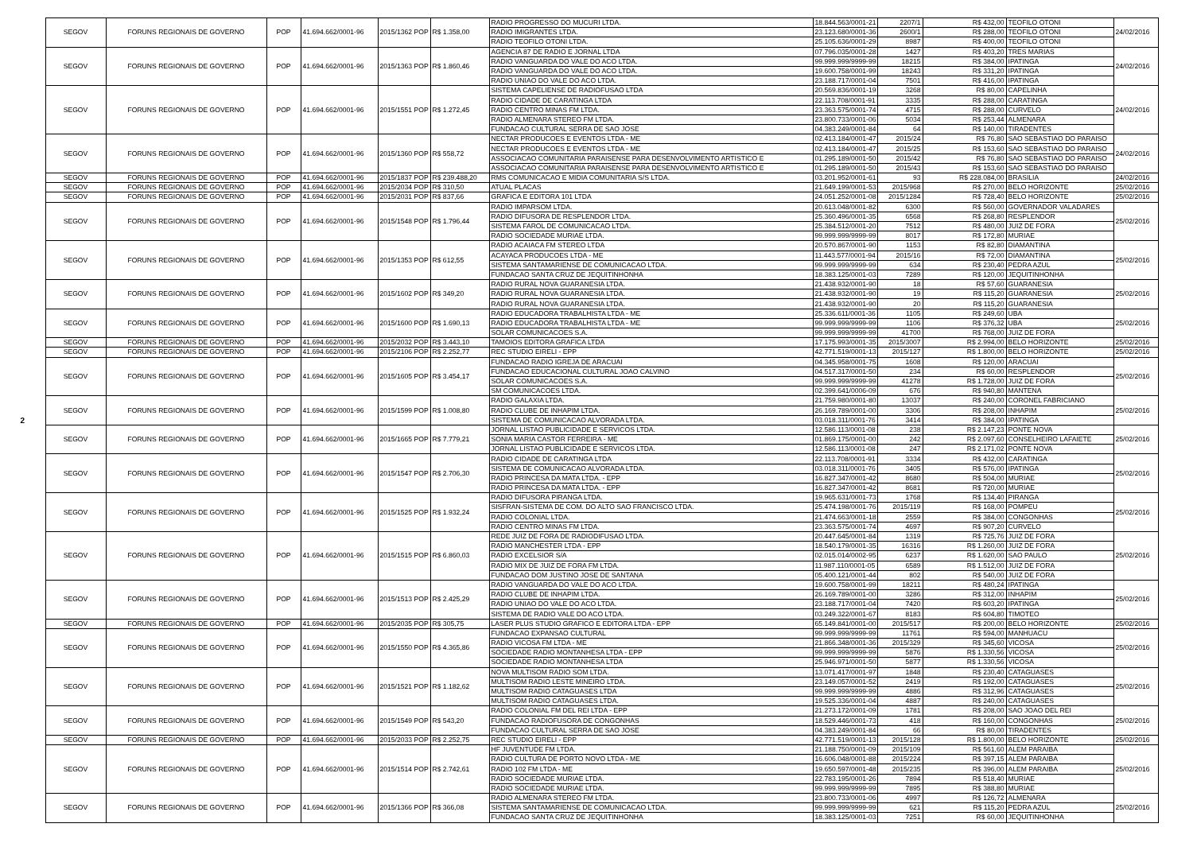| 2 | SEGOV | FORUNS REGIONAIS DE GOVERNO | POP | 41.694.662/0001-96 | 2015/1362 POP | R$ 1.358,00 | RADIO PROGRESSO DO MUCURI LTDA. | 18.844.563/0001-21 | 2207/1 | R$ 432,00 | TEOFILO OTONI | 24/02/2016 |
| | | | | | | | RADIO IMIGRANTES LTDA. | 23.123.680/0001-36 | 2600/1 | R$ 288,00 | TEOFILO OTONI | |
| | | | | | | | RADIO TEOFILO OTONI LTDA. | 25.105.636/0001-29 | 8987 | R$ 400,00 | TEOFILO OTONI | |
| | SEGOV | FORUNS REGIONAIS DE GOVERNO | POP | 41.694.662/0001-96 | 2015/1363 POP | R$ 1.860,46 | AGENCIA 87 DE RADIO E JORNAL LTDA | 07.796.035/0001-28 | 1427 | R$ 403,20 | TRES MARIAS | 24/02/2016 |
| | | | | | | | RADIO VANGUARDA DO VALE DO ACO LTDA. | 99.999.999/9999-99 | 18215 | R$ 384,00 | IPATINGA | |
| | | | | | | | RADIO VANGUARDA DO VALE DO ACO LTDA. | 19.600.758/0001-99 | 18243 | R$ 331,20 | IPATINGA | |
| | | | | | | | RADIO UNIAO DO VALE DO ACO LTDA. | 23.188.717/0001-04 | 7501 | R$ 416,00 | IPATINGA | |
| | SEGOV | FORUNS REGIONAIS DE GOVERNO | POP | 41.694.662/0001-96 | 2015/1551 POP | R$ 1.272,45 | SISTEMA CAPELIENSE DE RADIOFUSAO LTDA | 20.569.836/0001-19 | 3268 | R$ 80,00 | CAPELINHA | 24/02/2016 |
| | | | | | | | RADIO CIDADE DE CARATINGA LTDA | 22.113.708/0001-91 | 3335 | R$ 288,00 | CARATINGA | |
| | | | | | | | RADIO CENTRO MINAS FM LTDA. | 23.363.575/0001-74 | 4715 | R$ 288,00 | CURVELO | |
| | | | | | | | RADIO ALMENARA STEREO FM LTDA. | 23.800.733/0001-06 | 5034 | R$ 253,44 | ALMENARA | |
| | | | | | | | FUNDACAO CULTURAL SERRA DE SAO JOSE | 04.383.249/0001-84 | 64 | R$ 140,00 | TIRADENTES | |
| | SEGOV | FORUNS REGIONAIS DE GOVERNO | POP | 41.694.662/0001-96 | 2015/1360 POP | R$ 558,72 | NECTAR PRODUCOES E EVENTOS LTDA - ME | 02.413.184/0001-47 | 2015/24 | R$ 76,80 | SAO SEBASTIAO DO PARAISO | 24/02/2016 |
| | | | | | | | NECTAR PRODUCOES E EVENTOS LTDA - ME | 02.413.184/0001-47 | 2015/25 | R$ 153,60 | SAO SEBASTIAO DO PARAISO | |
| | | | | | | | ASSOCIACAO COMUNITARIA PARAISENSE PARA DESENVOLVIMENTO ARTISTICO E | 01.295.189/0001-50 | 2015/42 | R$ 76,80 | SAO SEBASTIAO DO PARAISO | |
| | | | | | | | ASSOCIACAO COMUNITARIA PARAISENSE PARA DESENVOLVIMENTO ARTISTICO E | 01.295.189/0001-50 | 2015/43 | R$ 153,60 | SAO SEBASTIAO DO PARAISO | |
| | SEGOV | FORUNS REGIONAIS DE GOVERNO | POP | 41.694.662/0001-96 | 2015/1837 POP | R$ 239.488,20 | RMS COMUNICACAO E MIDIA COMUNITARIA S/S LTDA. | 03.201.952/0001-61 | 93 | R$ 228.084,00 | BRASILIA | 24/02/2016 |
| | SEGOV | FORUNS REGIONAIS DE GOVERNO | POP | 41.694.662/0001-96 | 2015/2034 POP | R$ 310,50 | ATUAL PLACAS | 21.649.199/0001-53 | 2015/968 | R$ 270,00 | BELO HORIZONTE | 25/02/2016 |
| | SEGOV | FORUNS REGIONAIS DE GOVERNO | POP | 41.694.662/0001-96 | 2015/2031 POP | R$ 837,66 | GRAFICA E EDITORA 101 LTDA | 24.051.252/0001-08 | 2015/1284 | R$ 728,40 | BELO HORIZONTE | 25/02/2016 |
| | SEGOV | FORUNS REGIONAIS DE GOVERNO | POP | 41.694.662/0001-96 | 2015/1548 POP | R$ 1.796,44 | RADIO IMPARSOM LTDA. | 20.613.048/0001-82 | 6300 | R$ 560,00 | GOVERNADOR VALADARES | 25/02/2016 |
| | | | | | | | RADIO DIFUSORA DE RESPLENDOR LTDA. | 25.360.496/0001-35 | 6568 | R$ 268,80 | RESPLENDOR | |
| | | | | | | | SISTEMA FAROL DE COMUNICACAO LTDA. | 25.384.512/0001-20 | 7512 | R$ 480,00 | JUIZ DE FORA | |
| | | | | | | | RADIO SOCIEDADE MURIAE LTDA. | 99.999.999/9999-99 | 8017 | R$ 172,80 | MURIAE | |
| | SEGOV | FORUNS REGIONAIS DE GOVERNO | POP | 41.694.662/0001-96 | 2015/1353 POP | R$ 612,55 | RADIO ACAIACA FM STEREO LTDA | 20.570.867/0001-90 | 1153 | R$ 82,80 | DIAMANTINA | 25/02/2016 |
| | | | | | | | ACAYACA PRODUCOES LTDA - ME | 11.443.577/0001-94 | 2015/16 | R$ 72,00 | DIAMANTINA | |
| | | | | | | | SISTEMA SANTAMARIENSE DE COMUNICACAO LTDA. | 99.999.999/9999-99 | 634 | R$ 230,40 | PEDRA AZUL | |
| | | | | | | | FUNDACAO SANTA CRUZ DE JEQUITINHONHA | 18.383.125/0001-03 | 7289 | R$ 120,00 | JEQUITINHONHA | |
| | SEGOV | FORUNS REGIONAIS DE GOVERNO | POP | 41.694.662/0001-96 | 2015/1602 POP | R$ 349,20 | RADIO RURAL NOVA GUARANESIA LTDA. | 21.438.932/0001-90 | 18 | R$ 57,60 | GUARANESIA | 25/02/2016 |
| | | | | | | | RADIO RURAL NOVA GUARANESIA LTDA. | 21.438.932/0001-90 | 19 | R$ 115,20 | GUARANESIA | |
| | | | | | | | RADIO RURAL NOVA GUARANESIA LTDA. | 21.438.932/0001-90 | 20 | R$ 115,20 | GUARANESIA | |
| | SEGOV | FORUNS REGIONAIS DE GOVERNO | POP | 41.694.662/0001-96 | 2015/1600 POP | R$ 1.690,13 | RADIO EDUCADORA TRABALHISTA LTDA - ME | 25.336.611/0001-36 | 1105 | R$ 249,60 | UBA | 25/02/2016 |
| | | | | | | | RADIO EDUCADORA TRABALHISTA LTDA - ME | 99.999.999/9999-99 | 1106 | R$ 376,32 | UBA | |
| | | | | | | | SOLAR COMUNICACOES S.A. | 99.999.999/9999-99 | 41700 | R$ 768,00 | JUIZ DE FORA | |
| | SEGOV | FORUNS REGIONAIS DE GOVERNO | POP | 41.694.662/0001-96 | 2015/2032 POP | R$ 3.443,10 | TAMOIOS EDITORA GRAFICA LTDA | 17.175.993/0001-35 | 2015/3007 | R$ 2.994,00 | BELO HORIZONTE | 25/02/2016 |
| | SEGOV | FORUNS REGIONAIS DE GOVERNO | POP | 41.694.662/0001-96 | 2015/2106 POP | R$ 2.252,77 | REC STUDIO EIRELI - EPP | 42.771.519/0001-13 | 2015/127 | R$ 1.800,00 | BELO HORIZONTE | 25/02/2016 |
| | SEGOV | FORUNS REGIONAIS DE GOVERNO | POP | 41.694.662/0001-96 | 2015/1605 POP | R$ 3.454,17 | FUNDACAO RADIO IGREJA DE ARACUAI | 04.345.958/0001-75 | 1608 | R$ 120,00 | ARACUAI | 25/02/2016 |
| | | | | | | | FUNDACAO EDUCACIONAL CULTURAL JOAO CALVINO | 04.517.317/0001-50 | 234 | R$ 60,00 | RESPLENDOR | |
| | | | | | | | SOLAR COMUNICACOES S.A. | 99.999.999/9999-99 | 41278 | R$ 1.728,00 | JUIZ DE FORA | |
| | | | | | | | SM COMUNICACOES LTDA. | 02.399.641/0006-09 | 676 | R$ 940,80 | MANTENA | |
| | SEGOV | FORUNS REGIONAIS DE GOVERNO | POP | 41.694.662/0001-96 | 2015/1599 POP | R$ 1.008,80 | RADIO GALAXIA LTDA. | 21.759.980/0001-80 | 13037 | R$ 240,00 | CORONEL FABRICIANO | 25/02/2016 |
| | | | | | | | RADIO CLUBE DE INHAPIM LTDA. | 26.169.789/0001-00 | 3306 | R$ 208,00 | INHAPIM | |
| | | | | | | | SISTEMA DE COMUNICACAO ALVORADA LTDA. | 03.018.311/0001-76 | 3414 | R$ 384,00 | IPATINGA | |
| | SEGOV | FORUNS REGIONAIS DE GOVERNO | POP | 41.694.662/0001-96 | 2015/1665 POP | R$ 7.779,21 | JORNAL LISTAO PUBLICIDADE E SERVICOS LTDA. | 12.586.113/0001-08 | 238 | R$ 2.147,23 | PONTE NOVA | 25/02/2016 |
| | | | | | | | SONIA MARIA CASTOR FERREIRA - ME | 01.869.175/0001-00 | 242 | R$ 2.097,60 | CONSELHEIRO LAFAIETE | |
| | | | | | | | JORNAL LISTAO PUBLICIDADE E SERVICOS LTDA. | 12.586.113/0001-08 | 247 | R$ 2.171,02 | PONTE NOVA | |
| | SEGOV | FORUNS REGIONAIS DE GOVERNO | POP | 41.694.662/0001-96 | 2015/1547 POP | R$ 2.706,30 | RADIO CIDADE DE CARATINGA LTDA | 22.113.708/0001-91 | 3334 | R$ 432,00 | CARATINGA | 25/02/2016 |
| | | | | | | | SISTEMA DE COMUNICACAO ALVORADA LTDA. | 03.018.311/0001-76 | 3405 | R$ 576,00 | IPATINGA | |
| | | | | | | | RADIO PRINCESA DA MATA LTDA. - EPP | 16.827.347/0001-42 | 8680 | R$ 504,00 | MURIAE | |
| | | | | | | | RADIO PRINCESA DA MATA LTDA. - EPP | 16.827.347/0001-42 | 8681 | R$ 720,00 | MURIAE | |
| | SEGOV | FORUNS REGIONAIS DE GOVERNO | POP | 41.694.662/0001-96 | 2015/1525 POP | R$ 1.932,24 | RADIO DIFUSORA PIRANGA LTDA. | 19.965.631/0001-73 | 1768 | R$ 134,40 | PIRANGA | 25/02/2016 |
| | | | | | | | SISFRAN-SISTEMA DE COM. DO ALTO SAO FRANCISCO LTDA. | 25.474.198/0001-76 | 2015/119 | R$ 168,00 | POMPEU | |
| | | | | | | | RADIO COLONIAL LTDA. | 21.474.663/0001-18 | 2559 | R$ 384,00 | CONGONHAS | |
| | | | | | | | RADIO CENTRO MINAS FM LTDA. | 23.363.575/0001-74 | 4697 | R$ 907,20 | CURVELO | |
| | SEGOV | FORUNS REGIONAIS DE GOVERNO | POP | 41.694.662/0001-96 | 2015/1515 POP | R$ 6.860,03 | REDE JUIZ DE FORA DE RADIODIFUSAO LTDA. | 20.447.645/0001-84 | 1319 | R$ 725,76 | JUIZ DE FORA | 25/02/2016 |
| | | | | | | | RADIO MANCHESTER LTDA - EPP | 18.540.179/0001-35 | 16316 | R$ 1.260,00 | JUIZ DE FORA | |
| | | | | | | | RADIO EXCELSIOR S/A | 02.015.014/0002-95 | 6237 | R$ 1.620,00 | SAO PAULO | |
| | | | | | | | RADIO MIX DE JUIZ DE FORA FM LTDA. | 11.987.110/0001-05 | 6589 | R$ 1.512,00 | JUIZ DE FORA | |
| | | | | | | | FUNDACAO DOM JUSTINO JOSE DE SANTANA | 05.400.121/0001-44 | 802 | R$ 540,00 | JUIZ DE FORA | |
| | SEGOV | FORUNS REGIONAIS DE GOVERNO | POP | 41.694.662/0001-96 | 2015/1513 POP | R$ 2.425,29 | RADIO VANGUARDA DO VALE DO ACO LTDA. | 19.600.758/0001-99 | 18211 | R$ 480,24 | IPATINGA | 25/02/2016 |
| | | | | | | | RADIO CLUBE DE INHAPIM LTDA. | 26.169.789/0001-00 | 3286 | R$ 312,00 | INHAPIM | |
| | | | | | | | RADIO UNIAO DO VALE DO ACO LTDA. | 23.188.717/0001-04 | 7420 | R$ 603,20 | IPATINGA | |
| | | | | | | | SISTEMA DE RADIO VALE DO ACO LTDA. | 03.249.322/0001-67 | 8183 | R$ 604,80 | TIMOTEO | |
| | SEGOV | FORUNS REGIONAIS DE GOVERNO | POP | 41.694.662/0001-96 | 2015/2035 POP | R$ 305,75 | LASER PLUS STUDIO GRAFICO E EDITORA LTDA - EPP | 65.149.841/0001-00 | 2015/517 | R$ 200,00 | BELO HORIZONTE | 25/02/2016 |
| | SEGOV | FORUNS REGIONAIS DE GOVERNO | POP | 41.694.662/0001-96 | 2015/1550 POP | R$ 4.365,86 | FUNDACAO EXPANSAO CULTURAL | 99.999.999/9999-99 | 11761 | R$ 594,00 | MANHUACU | 25/02/2016 |
| | | | | | | | RADIO VICOSA FM LTDA - ME | 21.866.348/0001-36 | 2015/329 | R$ 345,60 | VICOSA | |
| | | | | | | | SOCIEDADE RADIO MONTANHESA LTDA - EPP | 99.999.999/9999-99 | 5876 | R$ 1.330,56 | VICOSA | |
| | | | | | | | SOCIEDADE RADIO MONTANHESA LTDA | 25.946.971/0001-50 | 5877 | R$ 1.330,56 | VICOSA | |
| | SEGOV | FORUNS REGIONAIS DE GOVERNO | POP | 41.694.662/0001-96 | 2015/1521 POP | R$ 1.182,62 | NOVA MULTISOM RADIO SOM LTDA. | 13.071.417/0001-97 | 1848 | R$ 230,40 | CATAGUASES | 25/02/2016 |
| | | | | | | | MULTISOM RADIO LESTE MINEIRO LTDA. | 23.149.057/0001-52 | 2419 | R$ 192,00 | CATAGUASES | |
| | | | | | | | MULTISOM RADIO CATAGUASES LTDA | 99.999.999/9999-99 | 4886 | R$ 312,96 | CATAGUASES | |
| | | | | | | | MULTISOM RADIO CATAGUASES LTDA. | 19.525.336/0001-04 | 4887 | R$ 240,00 | CATAGUASES | |
| | SEGOV | FORUNS REGIONAIS DE GOVERNO | POP | 41.694.662/0001-96 | 2015/1549 POP | R$ 543,20 | RADIO COLONIAL FM DEL REI LTDA - EPP | 21.273.172/0001-09 | 1781 | R$ 208,00 | SAO JOAO DEL REI | 25/02/2016 |
| | | | | | | | FUNDACAO RADIOFUSORA DE CONGONHAS | 18.529.446/0001-73 | 418 | R$ 160,00 | CONGONHAS | |
| | | | | | | | FUNDACAO CULTURAL SERRA DE SAO JOSE | 04.383.249/0001-84 | 66 | R$ 80,00 | TIRADENTES | |
| | SEGOV | FORUNS REGIONAIS DE GOVERNO | POP | 41.694.662/0001-96 | 2015/2033 POP | R$ 2.252,75 | REC STUDIO EIRELI - EPP | 42.771.519/0001-13 | 2015/128 | R$ 1.800,00 | BELO HORIZONTE | 25/02/2016 |
| | SEGOV | FORUNS REGIONAIS DE GOVERNO | POP | 41.694.662/0001-96 | 2015/1514 POP | R$ 2.742,61 | HF JUVENTUDE FM LTDA. | 21.188.750/0001-09 | 2015/109 | R$ 561,60 | ALEM PARAIBA | 25/02/2016 |
| | | | | | | | RADIO CULTURA DE PORTO NOVO LTDA - ME | 16.606.048/0001-88 | 2015/224 | R$ 397,15 | ALEM PARAIBA | |
| | | | | | | | RADIO 102 FM LTDA - ME | 19.650.597/0001-48 | 2015/235 | R$ 396,00 | ALEM PARAIBA | |
| | | | | | | | RADIO SOCIEDADE MURIAE LTDA. | 22.783.195/0001-26 | 7894 | R$ 518,40 | MURIAE | |
| | | | | | | | RADIO SOCIEDADE MURIAE LTDA. | 99.999.999/9999-99 | 7895 | R$ 388,80 | MURIAE | |
| | SEGOV | FORUNS REGIONAIS DE GOVERNO | POP | 41.694.662/0001-96 | 2015/1366 POP | R$ 366,08 | RADIO ALMENARA STEREO FM LTDA. | 23.800.733/0001-06 | 4997 | R$ 126,72 | ALMENARA | 25/02/2016 |
| | | | | | | | SISTEMA SANTAMARIENSE DE COMUNICACAO LTDA. | 99.999.999/9999-99 | 621 | R$ 115,20 | PEDRA AZUL | |
| | | | | | | | FUNDACAO SANTA CRUZ DE JEQUITINHONHA | 18.383.125/0001-03 | 7251 | R$ 60,00 | JEQUITINHONHA | |